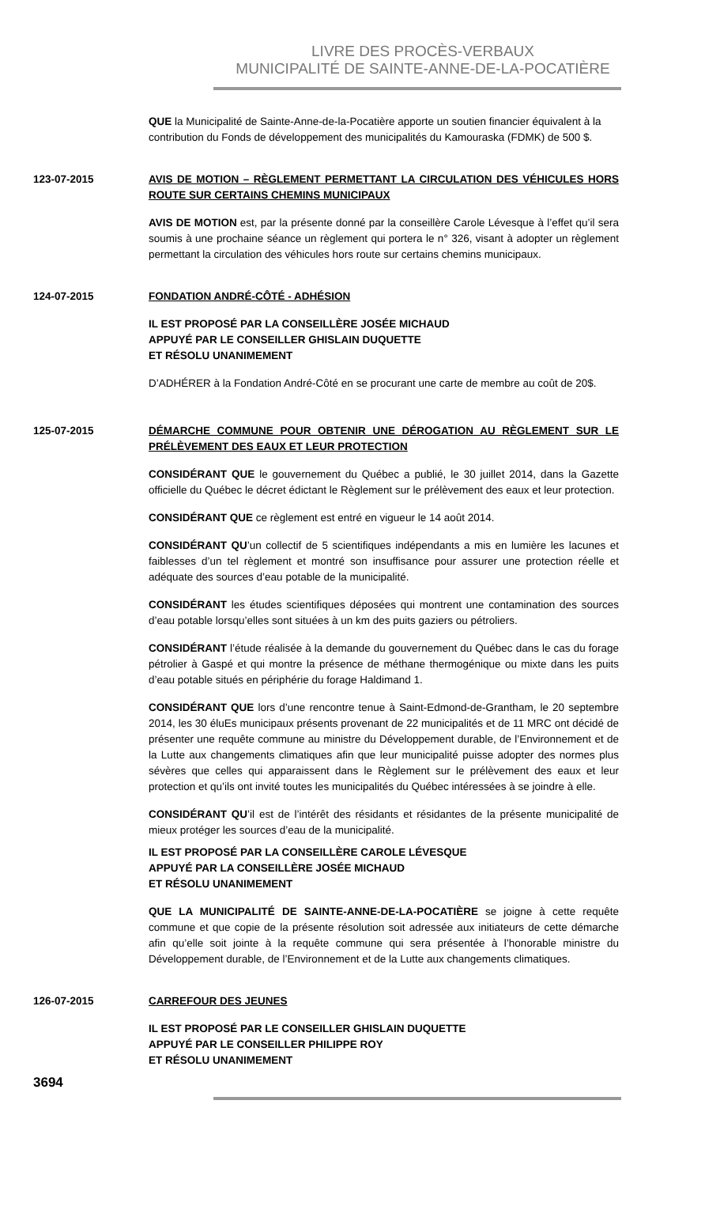LIVRE DES PROCÈS-VERBAUX
MUNICIPALITÉ DE SAINTE-ANNE-DE-LA-POCATIÈRE
QUE la Municipalité de Sainte-Anne-de-la-Pocatière apporte un soutien financier équivalent à la contribution du Fonds de développement des municipalités du Kamouraska (FDMK) de 500 $.
123-07-2015 AVIS DE MOTION – RÈGLEMENT PERMETTANT LA CIRCULATION DES VÉHICULES HORS ROUTE SUR CERTAINS CHEMINS MUNICIPAUX
AVIS DE MOTION est, par la présente donné par la conseillère Carole Lévesque à l’effet qu’il sera soumis à une prochaine séance un règlement qui portera le n° 326, visant à adopter un règlement permettant la circulation des véhicules hors route sur certains chemins municipaux.
124-07-2015 FONDATION ANDRÉ-CÔTÉ - ADHÉSION
IL EST PROPOSÉ PAR LA CONSEILLÈRE JOSÉE MICHAUD
APPUYÉ PAR LE CONSEILLER GHISLAIN DUQUETTE
ET RÉSOLU UNANIMEMENT
D’ADHÉRER à la Fondation André-Côté en se procurant une carte de membre au coût de 20$.
125-07-2015 DÉMARCHE COMMUNE POUR OBTENIR UNE DÉROGATION AU RÈGLEMENT SUR LE PRÉLÈVEMENT DES EAUX ET LEUR PROTECTION
CONSIDÉRANT QUE le gouvernement du Québec a publié, le 30 juillet 2014, dans la Gazette officielle du Québec le décret édictant le Règlement sur le prélèvement des eaux et leur protection.
CONSIDÉRANT QUE ce règlement est entré en vigueur le 14 août 2014.
CONSIDÉRANT QU’un collectif de 5 scientifiques indépendants a mis en lumière les lacunes et faiblesses d’un tel règlement et montré son insuffisance pour assurer une protection réelle et adéquate des sources d’eau potable de la municipalité.
CONSIDÉRANT les études scientifiques déposées qui montrent une contamination des sources d’eau potable lorsqu’elles sont situées à un km des puits gaziers ou pétroliers.
CONSIDÉRANT l’étude réalisée à la demande du gouvernement du Québec dans le cas du forage pétrolier à Gaspé et qui montre la présence de méthane thermogénique ou mixte dans les puits d’eau potable situés en périphérie du forage Haldimand 1.
CONSIDÉRANT QUE lors d’une rencontre tenue à Saint-Edmond-de-Grantham, le 20 septembre 2014, les 30 éluEs municipaux présents provenant de 22 municipalités et de 11 MRC ont décidé de présenter une requête commune au ministre du Développement durable, de l’Environnement et de la Lutte aux changements climatiques afin que leur municipalité puisse adopter des normes plus sévères que celles qui apparaissent dans le Règlement sur le prélèvement des eaux et leur protection et qu’ils ont invité toutes les municipalités du Québec intéressées à se joindre à elle.
CONSIDÉRANT QU’il est de l’intérêt des résidants et résidantes de la présente municipalité de mieux protéger les sources d’eau de la municipalité.
IL EST PROPOSÉ PAR LA CONSEILLÈRE CAROLE LÉVESQUE
APPUYÉ PAR LA CONSEILLÈRE JOSÉE MICHAUD
ET RÉSOLU UNANIMEMENT
QUE LA MUNICIPALITÉ DE SAINTE-ANNE-DE-LA-POCATIÈRE se joigne à cette requête commune et que copie de la présente résolution soit adressée aux initiateurs de cette démarche afin qu’elle soit jointe à la requête commune qui sera présentée à l’honorable ministre du Développement durable, de l’Environnement et de la Lutte aux changements climatiques.
126-07-2015 CARREFOUR DES JEUNES
IL EST PROPOSÉ PAR LE CONSEILLER GHISLAIN DUQUETTE
APPUYÉ PAR LE CONSEILLER PHILIPPE ROY
ET RÉSOLU UNANIMEMENT
3694